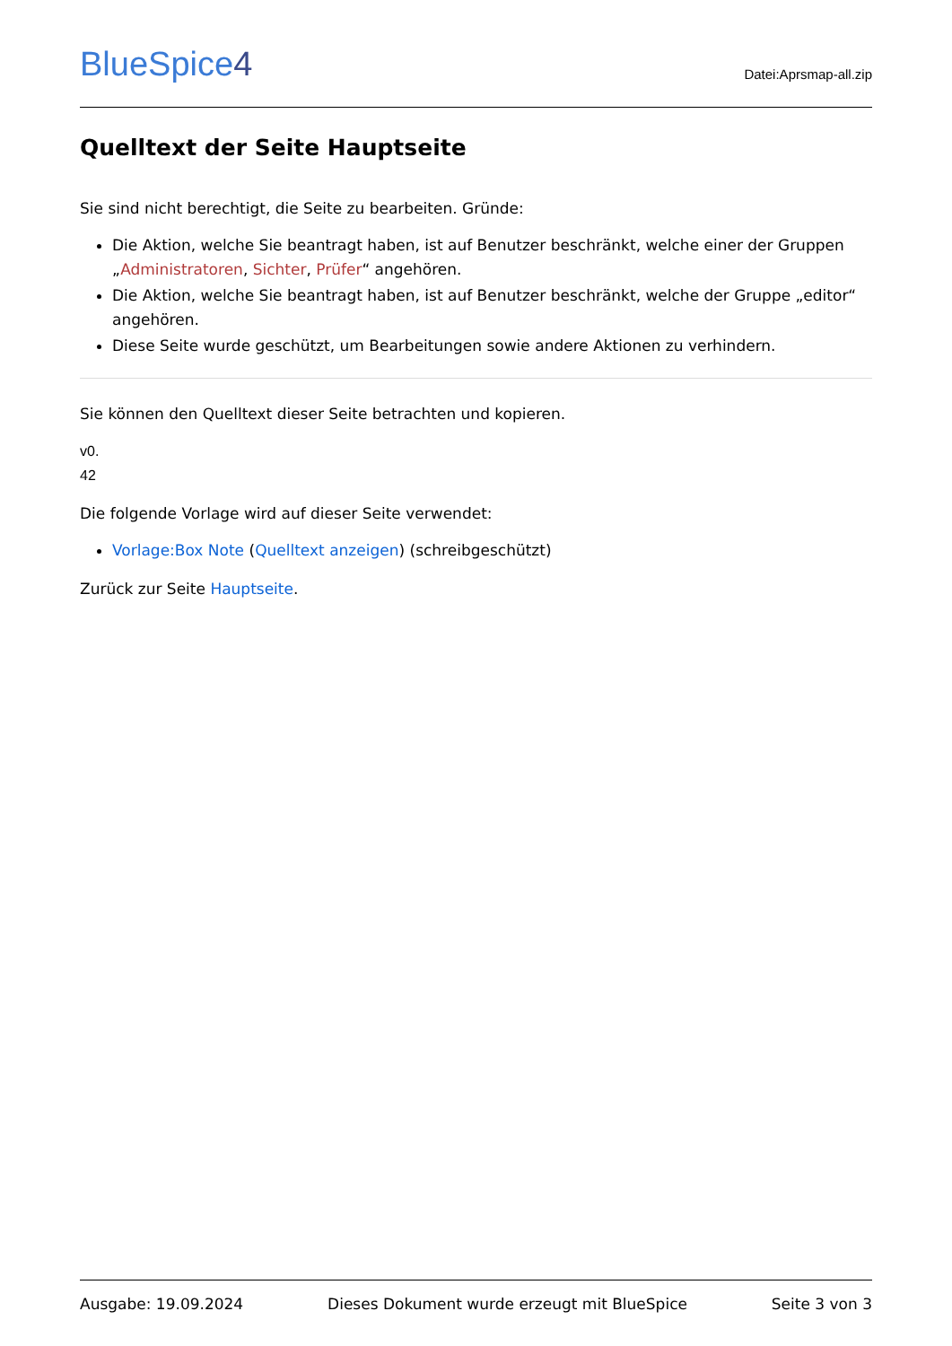BlueSpice4
Datei:Aprsmap-all.zip
Quelltext der Seite Hauptseite
Sie sind nicht berechtigt, die Seite zu bearbeiten. Gründe:
Die Aktion, welche Sie beantragt haben, ist auf Benutzer beschränkt, welche einer der Gruppen „Administratoren, Sichter, Prüfer“ angehören.
Die Aktion, welche Sie beantragt haben, ist auf Benutzer beschränkt, welche der Gruppe „editor“ angehören.
Diese Seite wurde geschützt, um Bearbeitungen sowie andere Aktionen zu verhindern.
Sie können den Quelltext dieser Seite betrachten und kopieren.
v0.
42
Die folgende Vorlage wird auf dieser Seite verwendet:
Vorlage:Box Note (Quelltext anzeigen) (schreibgeschützt)
Zurück zur Seite Hauptseite.
Ausgabe: 19.09.2024 Dieses Dokument wurde erzeugt mit BlueSpice Seite 3 von 3